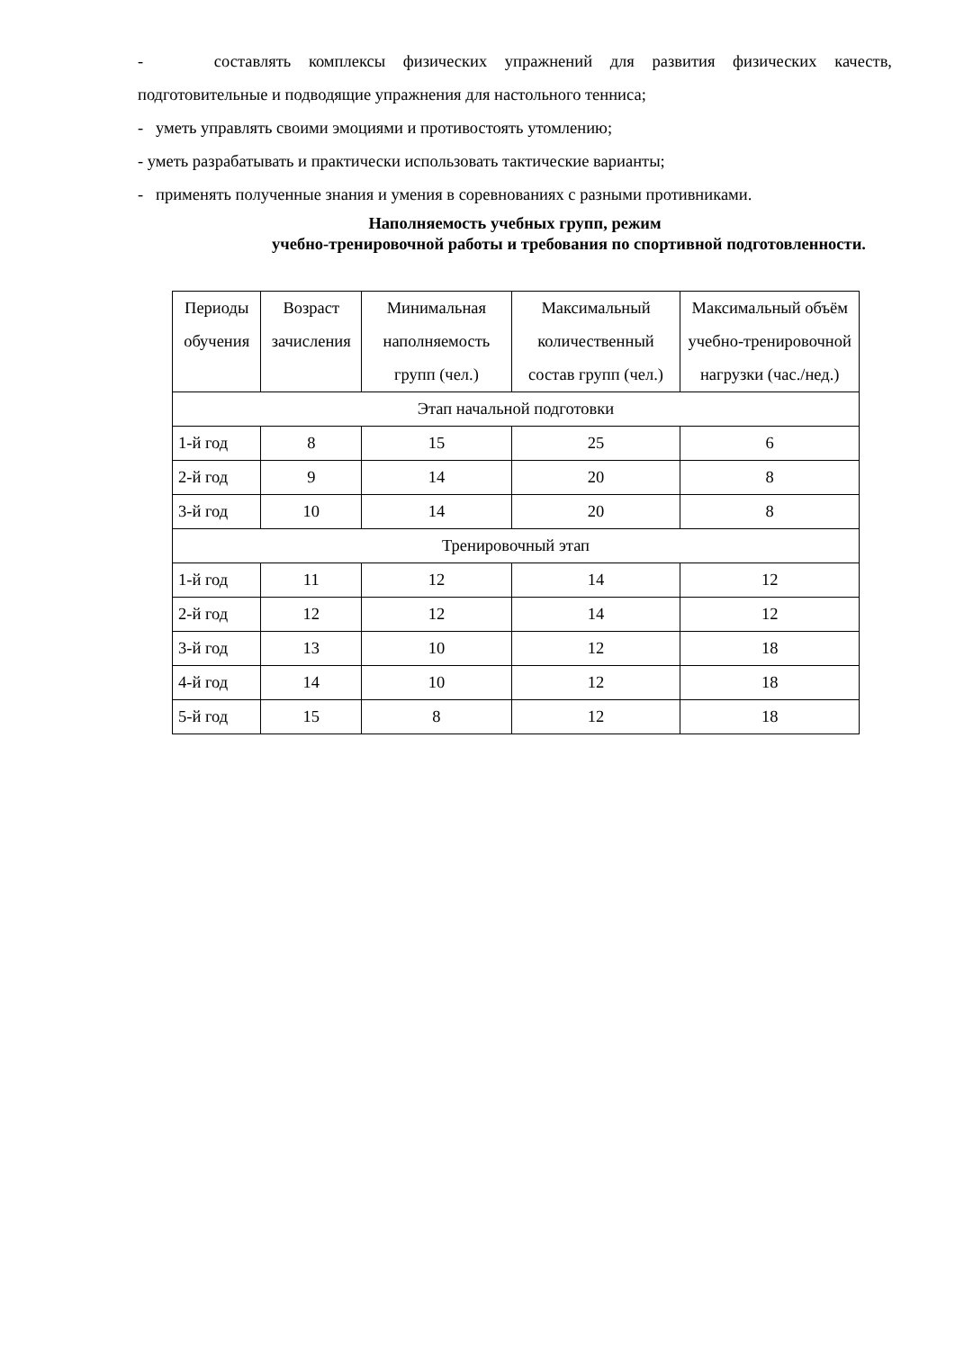- составлять комплексы физических упражнений для развития физических качеств,
подготовительные и подводящие упражнения для настольного тенниса;
- уметь управлять своими эмоциями и противостоять утомлению;
- уметь разрабатывать и практически использовать тактические варианты;
- применять полученные знания и умения в соревнованиях с разными противниками.
Наполняемость учебных групп, режим
учебно-тренировочной работы и требования по спортивной подготовленности.
| Периоды обучения | Возраст зачисления | Минимальная наполняемость групп (чел.) | Максимальный количественный состав групп (чел.) | Максимальный объём учебно-тренировочной нагрузки (час./нед.) |
| Этап начальной подготовки | | | | |
| 1-й год | 8 | 15 | 25 | 6 |
| 2-й год | 9 | 14 | 20 | 8 |
| 3-й год | 10 | 14 | 20 | 8 |
| Тренировочный этап | | | | |
| 1-й год | 11 | 12 | 14 | 12 |
| 2-й год | 12 | 12 | 14 | 12 |
| 3-й год | 13 | 10 | 12 | 18 |
| 4-й год | 14 | 10 | 12 | 18 |
| 5-й год | 15 | 8 | 12 | 18 |